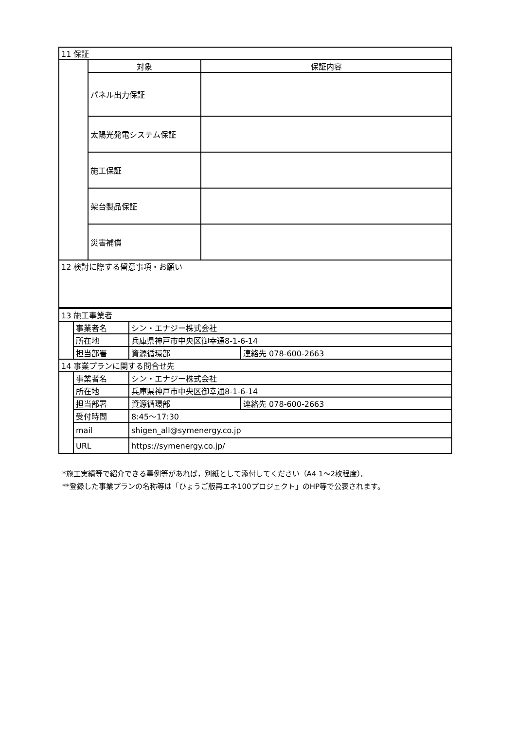| 11 保証 | | |
| | 対象 | 保証内容 |
| | パネル出力保証 | |
| | 太陽光発電システム保証 | |
| | 施工保証 | |
| | 架台製品保証 | |
| | 災害補償 | |
| 12 検討に際する留意事項・お願い | | |
| 13 施工事業者 | | | |
| | 事業者名 | シン・エナジー株式会社 | |
| | 所在地 | 兵庫県神戸市中央区御幸通8-1-6-14 | |
| | 担当部署 | 資源循環部 | 連絡先 078-600-2663 |
| 14 事業プランに関する問合せ先 | | | |
| | 事業者名 | シン・エナジー株式会社 | |
| | 所在地 | 兵庫県神戸市中央区御幸通8-1-6-14 | |
| | 担当部署 | 資源循環部 | 連絡先 078-600-2663 |
| | 受付時間 | 8:45～17:30 | |
| | mail | shigen_all@symenergy.co.jp | |
| | URL | https://symenergy.co.jp/ | |
*施工実績等で紹介できる事例等があれば，別紙として添付してください（A4 1～2枚程度）。
**登録した事業プランの名称等は「ひょうご版再エネ100プロジェクト」のHP等で公表されます。